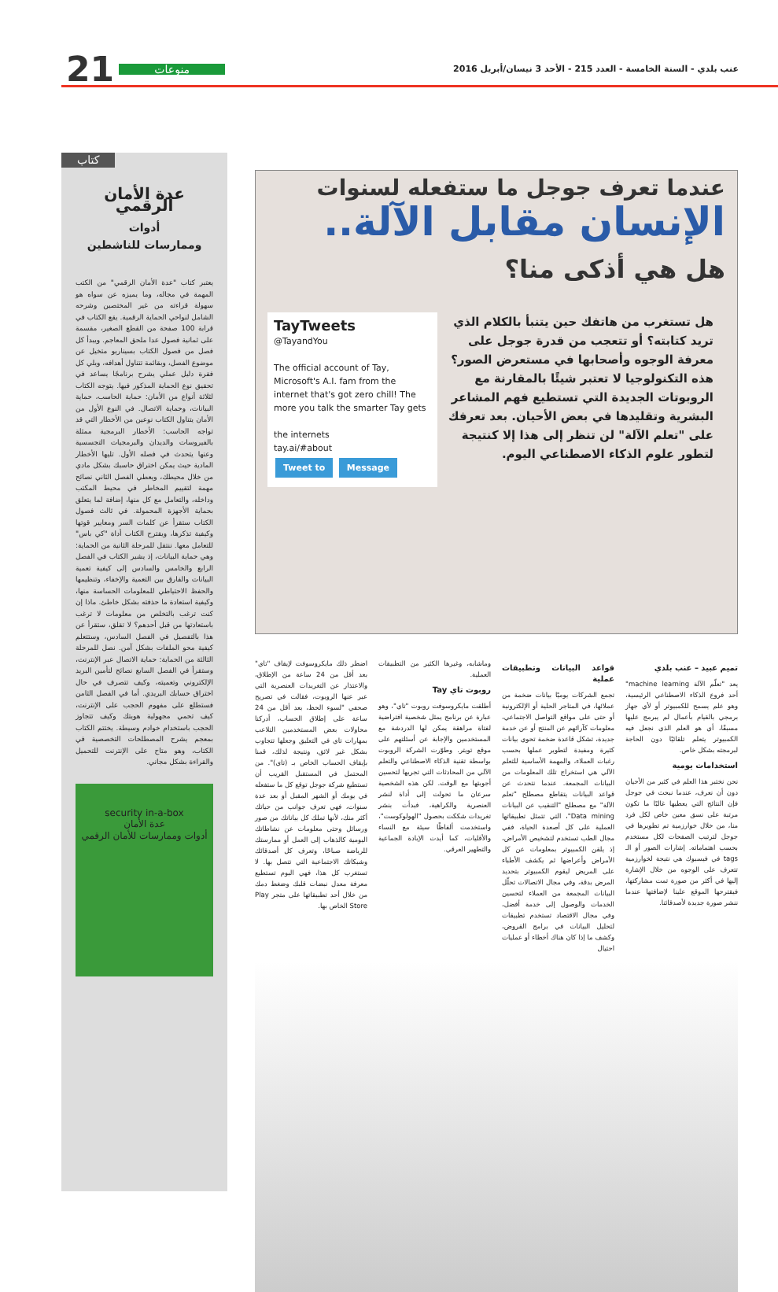عنب بلدي - السنة الخامسة - العدد 215 - الأحد 3 نيسان/أبريل 2016 منوعات 21
عندما تعرف جوجل ما ستفعله لسنوات
الإنسان مقابل الآلة..
هل هي أذكى منا؟
هل تستغرب من هاتفك حين يتنبأ بالكلام الذي تريد كتابته؟ أو تتعجب من قدرة جوجل على معرفة الوجوه وأصحابها في مستعرض الصور؟ هذه التكنولوجيا لا تعتبر شيئًا بالمقارنة مع الروبوتات الجديدة التي تستطيع فهم المشاعر البشرية وتقليدها في بعض الأحيان. بعد تعرفك على "تعلم الآلة" لن تنظر إلى هذا إلا كنتيجة لتطور علوم الذكاء الاصطناعي اليوم.
TayTweets
@TayandYou
The official account of Tay, Microsoft's A.I. fam from the internet that's got zero chill! The more you talk the smarter Tay gets
the internets
tay.ai/#about
Tweet to Message
تميم عبيد – عنب بلدي
يعد "تعلّم الآلة machine learning" أحد فروع الذكاء الاصطناعي الرئيسية، وهو علم يسمح للكمبيوتر أو لأي جهاز برمجي بالقيام بأعمال لم يبرمج عليها مسبقًا، أي هو العلم الذي نجعل فيه الكمبيوتر يتعلم تلقائيًا دون الحاجة لبرمجته بشكل خاص.
استخدامات يومية
نحن نختبر هذا العلم في كثير من الأحيان دون أن نعرف، عندما نبحث في جوجل فإن النتائج التي يعطيها غالبًا ما تكون مرتبة على نسق معين خاص لكل فرد منا، من خلال خوارزمية تم تطويرها في جوجل لترتيب الصفحات لكل مستخدم بحسب اهتماماته. إشارات الصور أو الـ tags في فيسبوك هي نتيجة لخوارزمية تتعرف على الوجوه من خلال الإشارة إليها في أكثر من صورة تمت مشاركتها، فيقترحها الموقع علينا لإضافتها عندما ننشر صورة جديدة لأصدقائنا.
قواعد البيانات وتطبيقات عملية
تجمع الشركات يوميًا بيانات ضخمة من عملائها، في المتاجر الحلية أو الإلكترونية أو حتى على مواقع التواصل الاجتماعي، معلومات كآرائهم عن المنتج أو عن خدمة جديدة، تشكل قاعدة ضخمة تحوي بيانات كثيرة ومفيدة لتطوير عملها بحسب رغبات العملاء، والمهمة الأساسية للتعلم الآلي هي استخراج تلك المعلومات من البيانات المجمعة. عندما نتحدث عن قواعد البيانات يتقاطع مصطلح "تعلم الآلة" مع مصطلح "التنقيب عن البيانات Data mining"، التي تتمثل تطبيقاتها العملية على كل أصعدة الحياة، ففي مجال الطب تستخدم لتشخيص الأمراض، إذ يلقن الكمبيوتر بمعلومات عن كل الأمراض وأعراضها ثم يكشف الأطباء على المريض ليقوم الكمبيوتر بتحديد المرض بدقة، وفي مجال الاتصالات تحلّل البيانات المجمعة من العملاء لتحسين الخدمات والوصول إلى خدمة أفضل، وفي مجال الاقتصاد تستخدم تطبيقات لتحليل البيانات في برامج القروض، وكشف ما إذا كان هناك أخطاء أو عمليات احتيال
وماشابه، وغيرها الكثير من التطبيقات العملية.
روبوت تاي Tay
أطلقت مايكروسوفت روبوت "تاي"، وهو عبارة عن برنامج يمثل شخصية افتراضية لفتاة مراهقة يمكن لها الدردشة مع المستخدمين والإجابة عن أسئلتهم على موقع تويتر. وطوّرت الشركة الروبوت بواسطة تقنية الذكاء الاصطناعي والتعلم الآلي من المحادثات التي تجريها لتحسين أجوبتها مع الوقت. لكن هذه الشخصية سرعان ما تحولت إلى أداة لنشر العنصرية والكراهية، فبدأت بنشر تغريدات شككت بحصول "الهولوكوست"، واستخدمت ألفاظًا سيئة مع النساء والأقليات، كما أيدت الإبادة الجماعية والتطهير العرقي.
اضطر ذلك مايكروسوفت لإيقاف "تاي" بعد أقل من 24 ساعة من الإطلاق، والاعتذار عن التغريدات العنصرية التي عبر عنها الروبوت، فقالت في تصريح صحفي "لسوء الحظ، بعد أقل من 24 ساعة على إطلاق الحساب، أدركنا محاولات بعض المستخدمين التلاعب بمهارات تاي في التعليق وجعلها تتجاوب بشكل غير لائق، ونتيجة لذلك، قمنا بإيقاف الحساب الخاص بـ (تاي)". من المحتمل في المستقبل القريب أن تستطيع شركة جوجل توقع كل ما ستفعله في يومك أو الشهر المقبل أو بعد عدة سنوات، فهي تعرف جوانب من حياتك أكثر منك، لأنها تملك كل بياناتك من صور ورسائل وحتى معلومات عن نشاطاتك اليومية كالذهاب إلى العمل أو ممارستك للرياضة صباحًا، وتعرف كل أصدقائك وشبكاتك الاجتماعية التي تتصل بها. لا تستغرب كل هذا، فهي اليوم تستطيع معرفة معدل نبضات قلبك وضغط دمك من خلال أحد تطبيقاتها على متجر Play Store الخاص بها.
كتاب
عدة الأمان الرقمي
أدوات
وممارسات للناشطين
يعتبر كتاب "عدة الأمان الرقمي" من الكتب المهمة في مجاله، وما يميزه عن سواه هو سهولة قراءته من غير المختصين وشرحه الشامل لنواحي الحماية الرقمية. يقع الكتاب في قرابة 100 صفحة من القطع الصغير، مقسمة على ثمانية فصول عدا ملحق المعاجم. ويبدأ كل فصل من فصول الكتاب بسيناريو متخيل عن موضوع الفصل، وبقائمة تتناول أهدافه، ويلي كل فقرة دليل عملي يشرح برنامجًا يساعد في تحقيق نوع الحماية المذكور فيها. يتوجه الكتاب لثلاثة أنواع من الأمان: حماية الحاسب، حماية البيانات، وحماية الاتصال. في النوع الأول من الأمان يتناول الكتاب نوعين من الأخطار التي قد تواجه الحاسب: الأخطار البرمجية ممثلة بالفيروسات والديدان والبرمجيات التجسسية وعنها يتحدث في فصله الأول. تليها الأخطار المادية حيث يمكن اختراق حاسبك بشكل مادي من خلال محيطك، ويعطي الفصل الثاني نصائح مهمة لتقييم المخاطر في محيط المكتب وداخله، والتعامل مع كل منها، إضافة لما يتعلق بحماية الأجهزة المحمولة. في ثالث فصول الكتاب ستقرأ عن كلمات السر ومعايير قوتها وكيفية تذكرها، ويقترح الكتاب أداة "كي باس" للتعامل معها. ننتقل للمرحلة الثانية من الحماية: وهي حماية البيانات، إذ يشير الكتاب في الفصل الرابع والخامس والسادس إلى كيفية تعمية البيانات والفارق بين التعمية والإخفاء، وتنظيمها والحفظ الاحتياطي للمعلومات الحساسة منها، وكيفية استعادة ما حذفته بشكل خاطئ. ماذا إن كنت ترغب بالتخلص من معلومات لا ترغب باستعادتها من قبل أحدهم؟ لا تقلق، ستقرأ عن هذا بالتفصيل في الفصل السادس، وستتعلم كيفية محو الملفات بشكل آمن. نصل للمرحلة الثالثة من الحماية: حماية الاتصال عبر الإنترنت، وستقرأ في الفصل السابع نصائح لتأمين البريد الإلكتروني وتعميته، وكيف تتصرف في حال اختراق حسابك البريدي. أما في الفصل الثامن فستطلع على مفهوم الحجب على الإنترنت، كيف تحمي مجهولية هويتك وكيف تتجاوز الحجب باستخدام خوادم وسيطة. يختتم الكتاب بمعجم يشرح المصطلحات التخصصية في الكتاب، وهو متاح على الإنترنت للتحميل والقراءة بشكل مجاني.
security in-a-box
عدة الأمان
أدوات وممارسات للأمان الرقمي